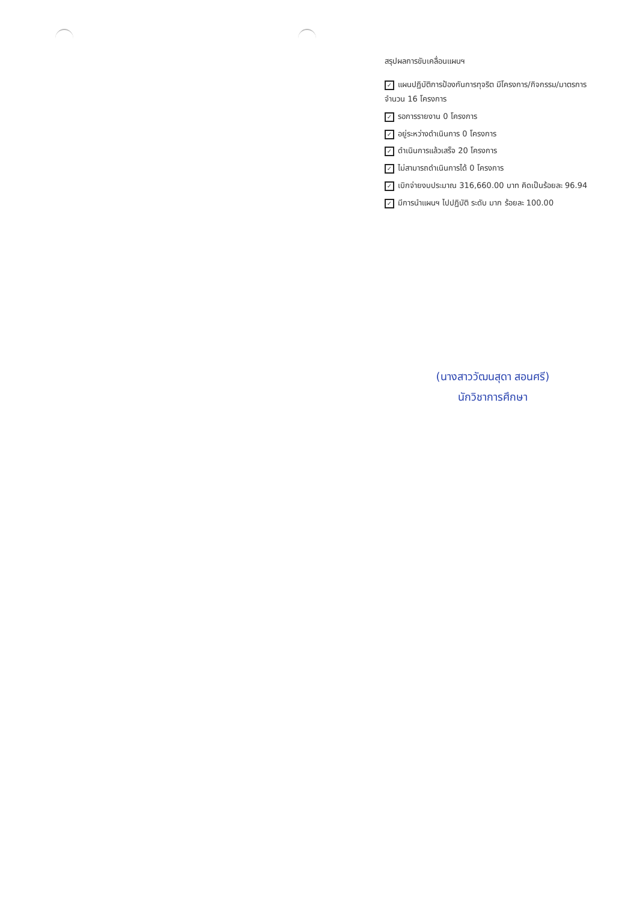สรุปผลการขับเคลื่อนแผนฯ
✓ แผนปฏิบัติการป้องกันการทุจริต มีโครงการ/กิจกรรม/มาตรการ จำนวน 16 โครงการ
✓ รอการรายงาน 0 โครงการ
✓ อยู่ระหว่างดำเนินการ 0 โครงการ
✓ ดำเนินการแล้วเสร็จ 20 โครงการ
✓ ไม่สามารถดำเนินการได้ 0 โครงการ
✓ เบิกจ่ายงบประมาณ 316,660.00 บาท คิดเป็นร้อยละ 96.94
✓ มีการนำแผนฯ ไปปฏิบัติ ระดับ มาก ร้อยละ 100.00
(นางสาววัฒนสุดา สอนศรี)
นักวิชาการศึกษา